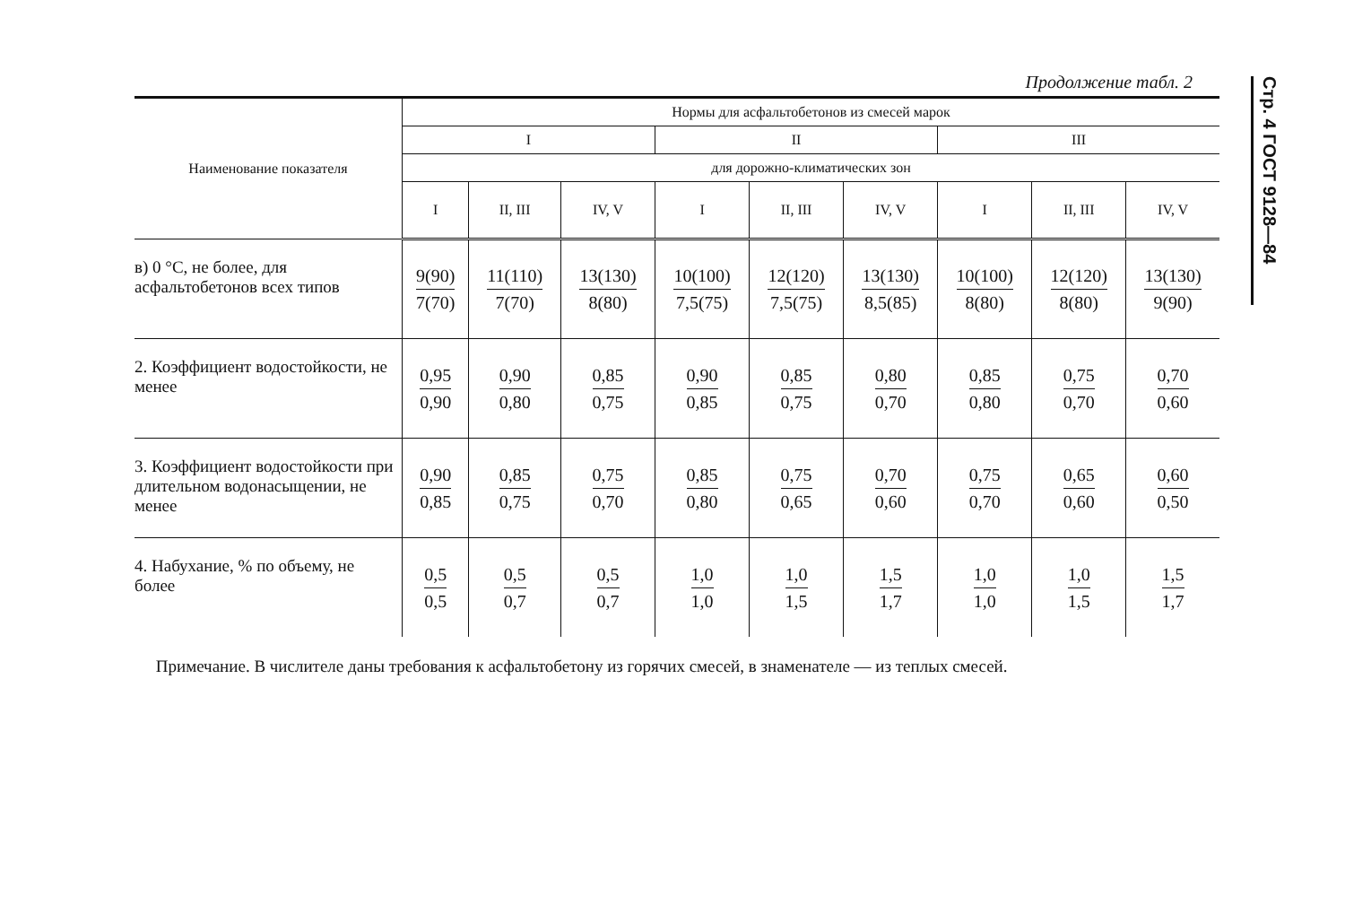Продолжение табл. 2
| Наименование показателя | Нормы для асфальтобетонов из смесей марок | | | | | | | | |
| --- | --- | --- | --- | --- | --- | --- | --- | --- | --- |
| | I | | | II | | | III | | |
| | для дорожно-климатических зон | | | | | | | | |
| | I | II, III | IV, V | I | II, III | IV, V | I | II, III | IV, V |
| в) 0 °С, не более, для асфальтобетонов всех типов | 9(90) 7(70) | 11(110) 7(70) | 13(130) 8(80) | 10(100) 7,5(75) | 12(120) 7,5(75) | 13(130) 8,5(85) | 10(100) 8(80) | 12(120) 8(80) | 13(130) 9(90) |
| 2. Коэффициент водостойкости, не менее | 0,95 0,90 | 0,90 0,80 | 0,85 0,75 | 0,90 0,85 | 0,85 0,75 | 0,80 0,70 | 0,85 0,80 | 0,75 0,70 | 0,70 0,60 |
| 3. Коэффициент водостойкости при длительном водонасыщении, не менее | 0,90 0,85 | 0,85 0,75 | 0,75 0,70 | 0,85 0,80 | 0,75 0,65 | 0,70 0,60 | 0,75 0,70 | 0,65 0,60 | 0,60 0,50 |
| 4. Набухание, % по объему, не более | 0,5 0,5 | 0,5 0,7 | 0,5 0,7 | 1,0 1,0 | 1,0 1,5 | 1,5 1,7 | 1,0 1,0 | 1,0 1,5 | 1,5 1,7 |
Примечание. В числителе даны требования к асфальтобетону из горячих смесей, в знаменателе — из теплых смесей.
Стр. 4 ГОСТ 9128—84